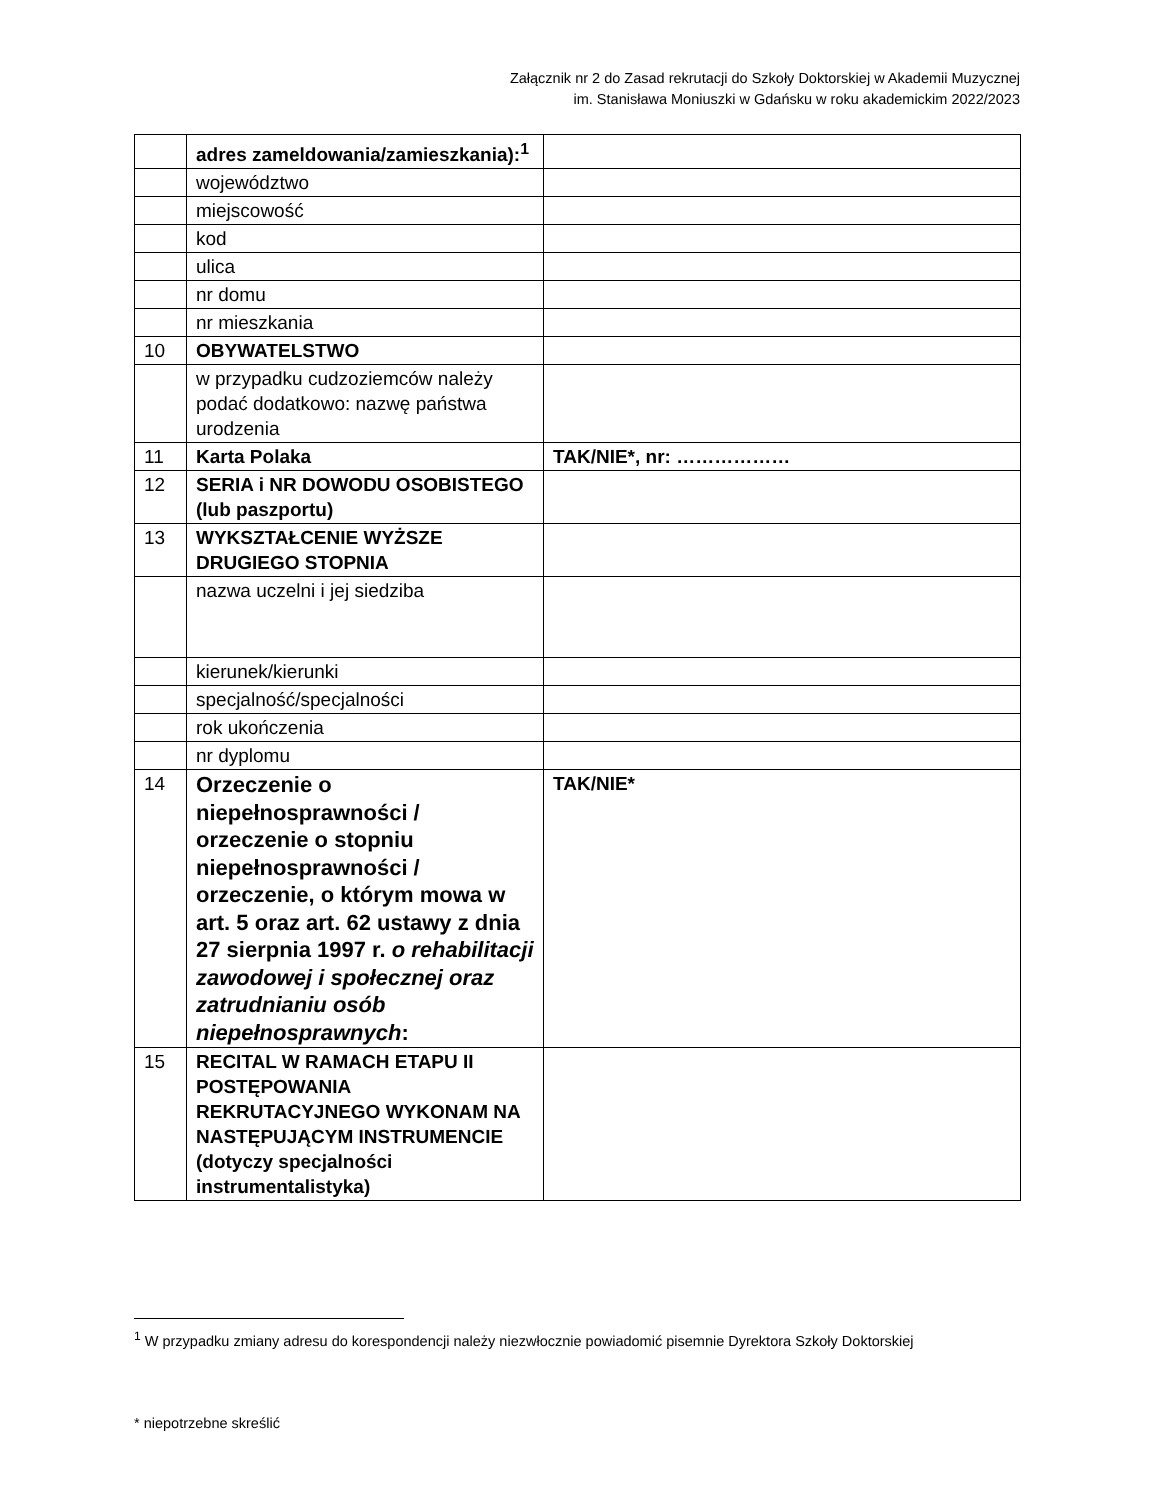Załącznik nr 2 do Zasad rekrutacji do Szkoły Doktorskiej w Akademii Muzycznej
im. Stanisława Moniuszki w Gdańsku w roku akademickim 2022/2023
| | adres zameldowania/zamieszkania):<sup>1</sup> | |
| | województwo | |
| | miejscowość | |
| | kod | |
| | ulica | |
| | nr domu | |
| | nr mieszkania | |
| 10 | OBYWATELSTWO | |
| | w przypadku cudzoziemców należy podać dodatkowo: nazwę państwa urodzenia | |
| 11 | Karta Polaka | TAK/NIE*, nr: ……………… |
| 12 | SERIA i NR DOWODU OSOBISTEGO (lub paszportu) | |
| 13 | WYKSZTAŁCENIE WYŻSZE DRUGIEGO STOPNIA | |
| | nazwa uczelni i jej siedziba | |
| | kierunek/kierunki | |
| | specjalność/specjalności | |
| | rok ukończenia | |
| | nr dyplomu | |
| 14 | Orzeczenie o niepełnosprawności / orzeczenie o stopniu niepełnosprawności / orzeczenie, o którym mowa w art. 5 oraz art. 62 ustawy z dnia 27 sierpnia 1997 r. o rehabilitacji zawodowej i społecznej oraz zatrudnianiu osób niepełnosprawnych : | TAK/NIE* |
| 15 | RECITAL W RAMACH ETAPU II POSTĘPOWANIA REKRUTACYJNEGO WYKONAM NA NASTĘPUJĄCYM INSTRUMENCIE (dotyczy specjalności instrumentalistyka) | |
<sup>1</sup> W przypadku zmiany adresu do korespondencji należy niezwłocznie powiadomić pisemnie Dyrektora Szkoły Doktorskiej
* niepotrzebne skreślić